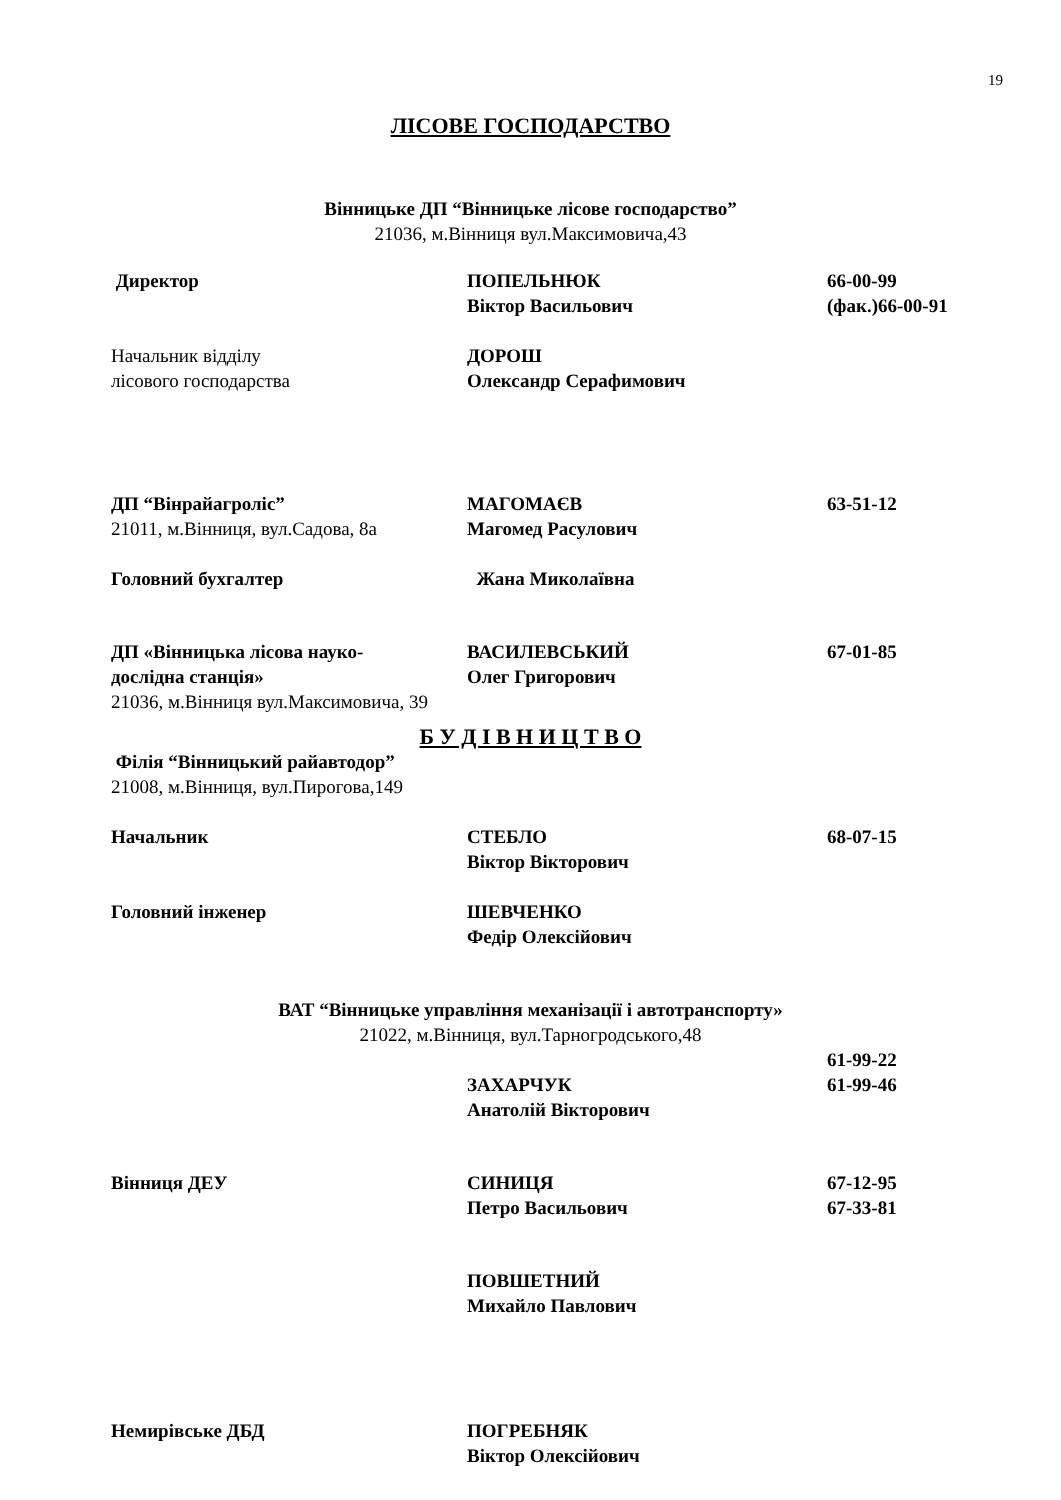19
ЛІСОВЕ ГОСПОДАРСТВО
Вінницьке ДП “Вінницьке лісове господарство”
21036, м.Вінниця вул.Максимовича,43
Директор ПОПЕЛЬНЮК
Віктор Васильович
66-00-99
(фак.)66-00-91
Начальник відділу
лісового господарства
ДОРОШ
Олександр Серафимович
ДП “Вінрайагроліс”
21011, м.Вінниця, вул.Садова, 8а
МАГОМАЄВ
Магомед Расулович
63-51-12
Головний бухгалтер Жана Миколаївна
ДП «Вінницька лісова науко-
дослідна станція»
21036, м.Вінниця вул.Максимовича, 39
ВАСИЛЕВСЬКИЙ
Олег Григорович
67-01-85
Б У Д І В Н И Ц Т В О
Філія “Вінницький райавтодор”
21008, м.Вінниця, вул.Пирогова,149
Начальник СТЕБЛО
Віктор Вікторович
68-07-15
Головний інженер ШЕВЧЕНКО
Федір Олексійович
ВАТ “Вінницьке управління механізації і автотранспорту»
21022, м.Вінниця, вул.Тарногродського,48
ЗАХАРЧУК
Анатолій Вікторович
61-99-22
61-99-46
Вінниця ДЕУ СИНИЦЯ
Петро Васильович
67-12-95
67-33-81
ПОВШЕТНИЙ
Михайло Павлович
Немирівське ДБД ПОГРЕБНЯК
Віктор Олексійович